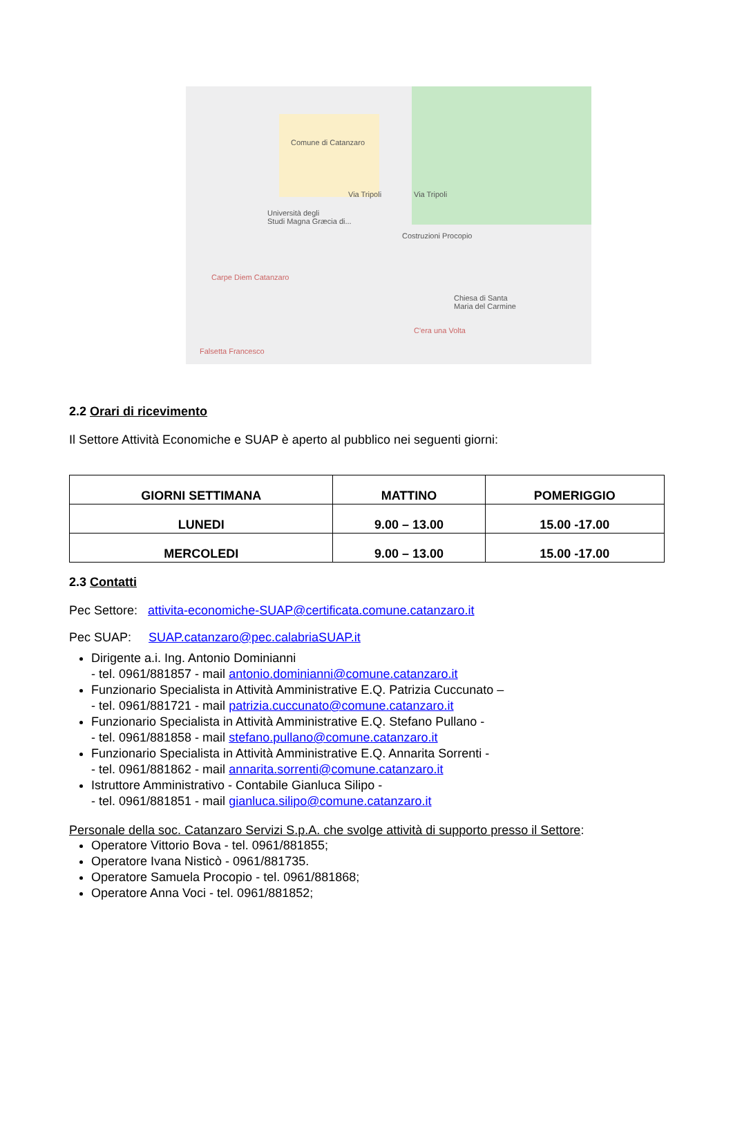Comune di Catanzaro
Università degli
Studi Magna Græcia di...
Costruzioni Procopio
Carpe Diem Catanzaro
Chiesa di Santa
Maria del Carmine
C'era una Volta
Falsetta Francesco
Via Tripoli Via Tripoli
2.2 Orari di ricevimento
Il Settore Attività Economiche e SUAP è aperto al pubblico nei seguenti giorni:
| GIORNI SETTIMANA | MATTINO | POMERIGGIO |
| --- | --- | --- |
| LUNEDI | 9.00 – 13.00 | 15.00 -17.00 |
| MERCOLEDI | 9.00 – 13.00 | 15.00 -17.00 |
2.3 Contatti
Pec Settore: attivita-economiche-SUAP@certificata.comune.catanzaro.it
Pec SUAP: SUAP.catanzaro@pec.calabriaSUAP.it
Dirigente a.i. Ing. Antonio Dominianni
- tel. 0961/881857 - mail antonio.dominianni@comune.catanzaro.it
Funzionario Specialista in Attività Amministrative E.Q. Patrizia Cuccunato –
- tel. 0961/881721 - mail patrizia.cuccunato@comune.catanzaro.it
Funzionario Specialista in Attività Amministrative E.Q. Stefano Pullano -
- tel. 0961/881858 - mail stefano.pullano@comune.catanzaro.it
Funzionario Specialista in Attività Amministrative E.Q. Annarita Sorrenti -
- tel. 0961/881862 - mail annarita.sorrenti@comune.catanzaro.it
Istruttore Amministrativo - Contabile Gianluca Silipo -
- tel. 0961/881851 - mail gianluca.silipo@comune.catanzaro.it
Personale della soc. Catanzaro Servizi S.p.A. che svolge attività di supporto presso il Settore:
Operatore Vittorio Bova - tel. 0961/881855;
Operatore Ivana Nisticò - 0961/881735.
Operatore Samuela Procopio - tel. 0961/881868;
Operatore Anna Voci - tel. 0961/881852;